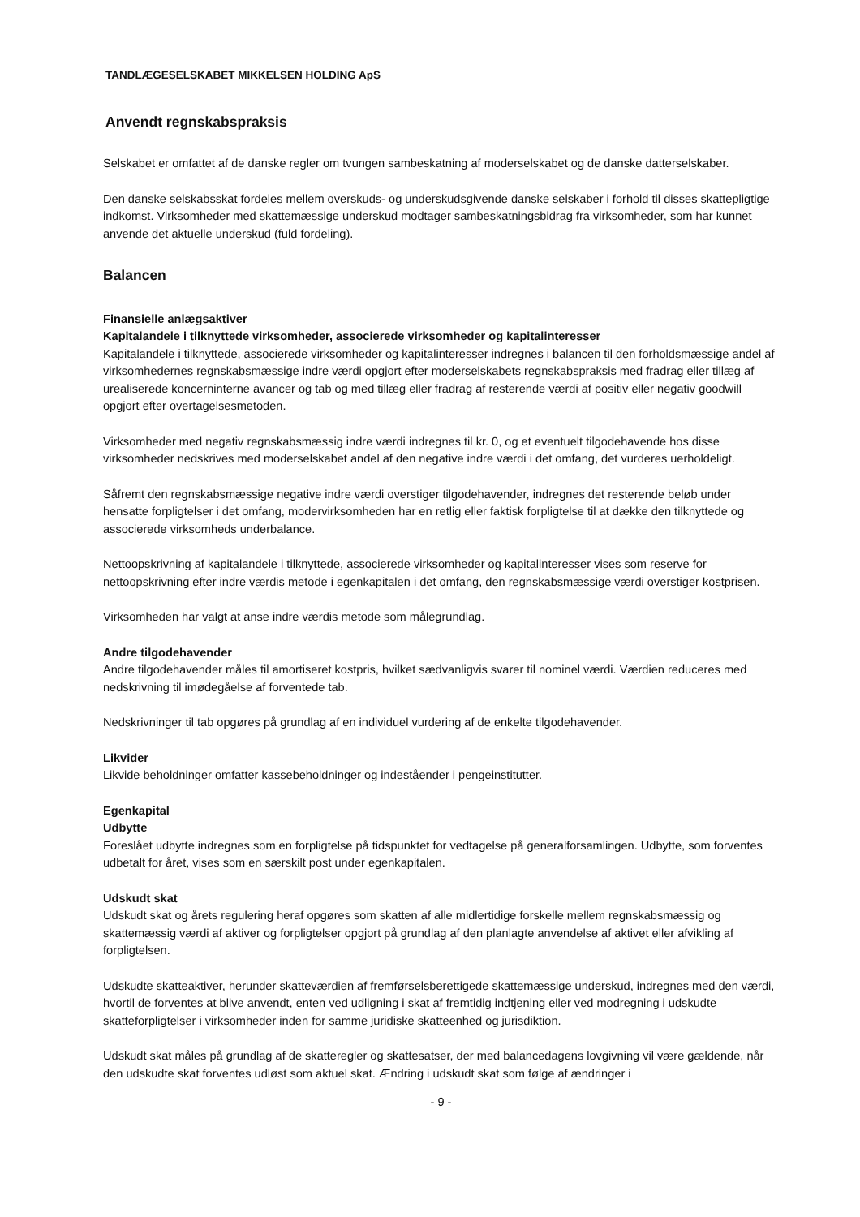TANDLÆGESELSKABET MIKKELSEN HOLDING ApS
Anvendt regnskabspraksis
Selskabet er omfattet af de danske regler om tvungen sambeskatning af moderselskabet og de danske datterselskaber.
Den danske selskabsskat fordeles mellem overskuds- og underskudsgivende danske selskaber i forhold til disses skattepligtige indkomst. Virksomheder med skattemæssige underskud modtager sambeskatningsbidrag fra virksomheder, som har kunnet anvende det aktuelle underskud (fuld fordeling).
Balancen
Finansielle anlægsaktiver
Kapitalandele i tilknyttede virksomheder, associerede virksomheder og kapitalinteresser
Kapitalandele i tilknyttede, associerede virksomheder og kapitalinteresser indregnes i balancen til den forholdsmæssige andel af virksomhedernes regnskabsmæssige indre værdi opgjort efter moderselskabets regnskabspraksis med fradrag eller tillæg af urealiserede koncerninterne avancer og tab og med tillæg eller fradrag af resterende værdi af positiv eller negativ goodwill opgjort efter overtagelsesmetoden.
Virksomheder med negativ regnskabsmæssig indre værdi indregnes til kr. 0, og et eventuelt tilgodehavende hos disse virksomheder nedskrives med moderselskabet andel af den negative indre værdi i det omfang, det vurderes uerholdeligt.
Såfremt den regnskabsmæssige negative indre værdi overstiger tilgodehavender, indregnes det resterende beløb under hensatte forpligtelser i det omfang, modervirksomheden har en retlig eller faktisk forpligtelse til at dække den tilknyttede og associerede virksomheds underbalance.
Nettoopskrivning af kapitalandele i tilknyttede, associerede virksomheder og kapitalinteresser vises som reserve for nettoopskrivning efter indre værdis metode i egenkapitalen i det omfang, den regnskabsmæssige værdi overstiger kostprisen.
Virksomheden har valgt at anse indre værdis metode som målegrundlag.
Andre tilgodehavender
Andre tilgodehavender måles til amortiseret kostpris, hvilket sædvanligvis svarer til nominel værdi. Værdien reduceres med nedskrivning til imødegåelse af forventede tab.
Nedskrivninger til tab opgøres på grundlag af en individuel vurdering af de enkelte tilgodehavender.
Likvider
Likvide beholdninger omfatter kassebeholdninger og indeståender i pengeinstitutter.
Egenkapital
Udbytte
Foreslået udbytte indregnes som en forpligtelse på tidspunktet for vedtagelse på generalforsamlingen. Udbytte, som forventes udbetalt for året, vises som en særskilt post under egenkapitalen.
Udskudt skat
Udskudt skat og årets regulering heraf opgøres som skatten af alle midlertidige forskelle mellem regnskabsmæssig og skattemæssig værdi af aktiver og forpligtelser opgjort på grundlag af den planlagte anvendelse af aktivet eller afvikling af forpligtelsen.
Udskudte skatteaktiver, herunder skatteværdien af fremførselsberettigede skattemæssige underskud, indregnes med den værdi, hvortil de forventes at blive anvendt, enten ved udligning i skat af fremtidig indtjening eller ved modregning i udskudte skatteforpligtelser i virksomheder inden for samme juridiske skatteenhed og jurisdiktion.
Udskudt skat måles på grundlag af de skatteregler og skattesatser, der med balancedagens lovgivning vil være gældende, når den udskudte skat forventes udløst som aktuel skat. Ændring i udskudt skat som følge af ændringer i
- 9 -